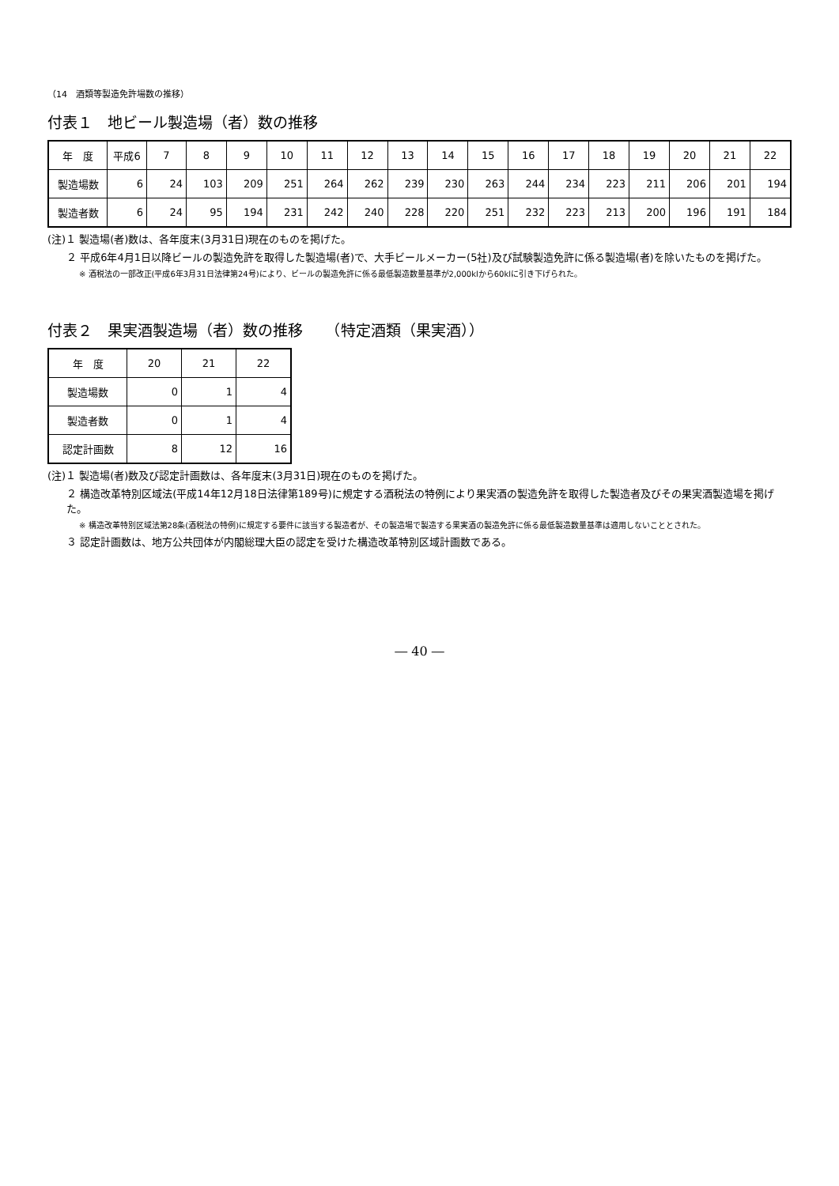（14　酒類等製造免許場数の推移）
付表１　地ビール製造場（者）数の推移
| 年 度 | 平成6 | 7 | 8 | 9 | 10 | 11 | 12 | 13 | 14 | 15 | 16 | 17 | 18 | 19 | 20 | 21 | 22 |
| --- | --- | --- | --- | --- | --- | --- | --- | --- | --- | --- | --- | --- | --- | --- | --- | --- | --- |
| 製造場数 | 6 | 24 | 103 | 209 | 251 | 264 | 262 | 239 | 230 | 263 | 244 | 234 | 223 | 211 | 206 | 201 | 194 |
| 製造者数 | 6 | 24 | 95 | 194 | 231 | 242 | 240 | 228 | 220 | 251 | 232 | 223 | 213 | 200 | 196 | 191 | 184 |
(注)１ 製造場(者)数は、各年度末(3月31日)現在のものを掲げた。
２ 平成6年4月1日以降ビールの製造免許を取得した製造場(者)で、大手ビールメーカー(5社)及び試験製造免許に係る製造場(者)を除いたものを掲げた。
※ 酒税法の一部改正(平成6年3月31日法律第24号)により、ビールの製造免許に係る最低製造数量基準が2,000klから60klに引き下げられた。
付表２　果実酒製造場（者）数の推移　　（特定酒類（果実酒））
| 年 度 | 20 | 21 | 22 |
| --- | --- | --- | --- |
| 製造場数 | 0 | 1 | 4 |
| 製造者数 | 0 | 1 | 4 |
| 認定計画数 | 8 | 12 | 16 |
(注)１ 製造場(者)数及び認定計画数は、各年度末(3月31日)現在のものを掲げた。
２ 構造改革特別区域法(平成14年12月18日法律第189号)に規定する酒税法の特例により果実酒の製造免許を取得した製造者及びその果実酒製造場を掲げた。
※ 構造改革特別区域法第28条(酒税法の特例)に規定する要件に該当する製造者が、その製造場で製造する果実酒の製造免許に係る最低製造数量基準は適用しないこととされた。
３ 認定計画数は、地方公共団体が内閣総理大臣の認定を受けた構造改革特別区域計画数である。
― 40 ―